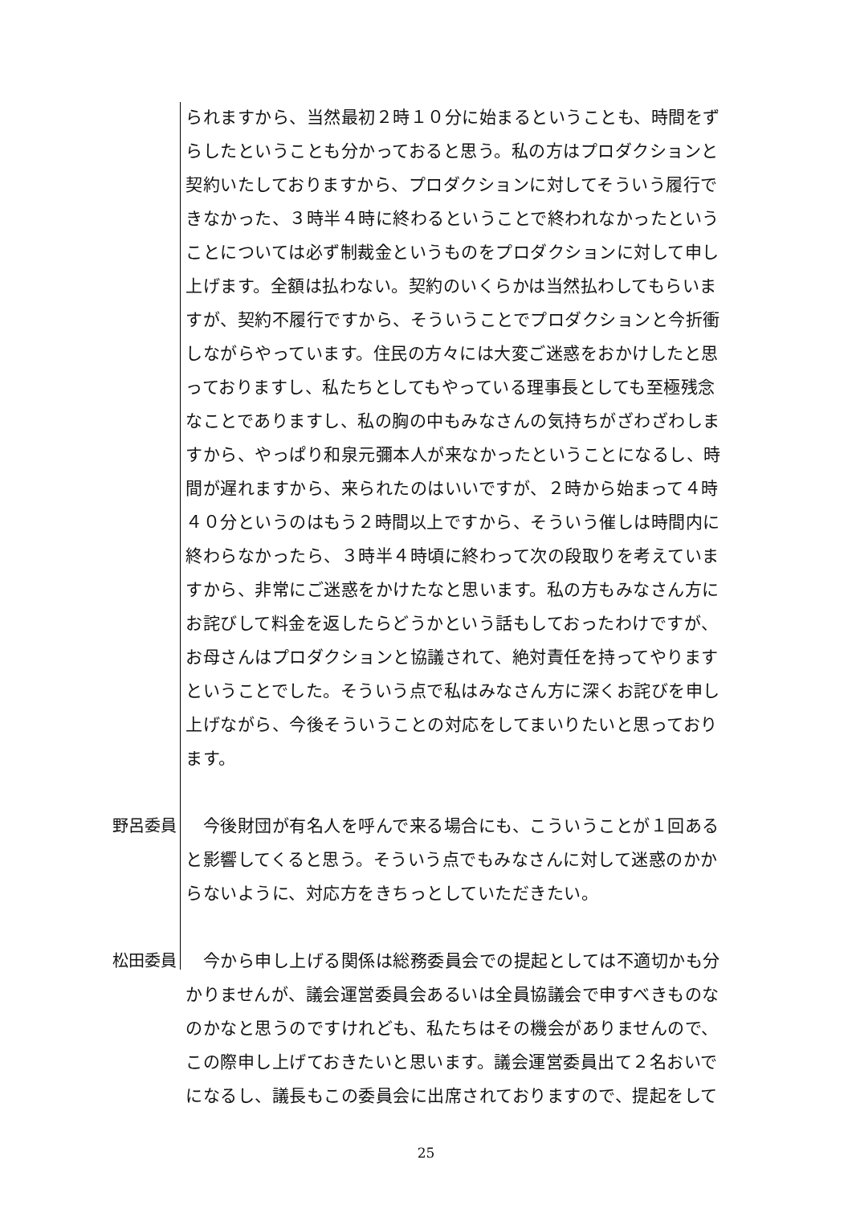られますから、当然最初２時１０分に始まるということも、時間をずらしたということも分かっておると思う。私の方はプロダクションと契約いたしておりますから、プロダクションに対してそういう履行できなかった、３時半４時に終わるということで終われなかったということについては必ず制裁金というものをプロダクションに対して申し上げます。全額は払わない。契約のいくらかは当然払わしてもらいますが、契約不履行ですから、そういうことでプロダクションと今折衝しながらやっています。住民の方々には大変ご迷惑をおかけしたと思っておりますし、私たちとしてもやっている理事長としても至極残念なことでありますし、私の胸の中もみなさんの気持ちがざわざわしますから、やっぱり和泉元彌本人が来なかったということになるし、時間が遅れますから、来られたのはいいですが、２時から始まって４時４０分というのはもう２時間以上ですから、そういう催しは時間内に終わらなかったら、３時半４時頃に終わって次の段取りを考えていますから、非常にご迷惑をかけたなと思います。私の方もみなさん方にお詫びして料金を返したらどうかという話もしておったわけですが、お母さんはプロダクションと協議されて、絶対責任を持ってやりますということでした。そういう点で私はみなさん方に深くお詫びを申し上げながら、今後そういうことの対応をしてまいりたいと思っております。
野呂委員 　今後財団が有名人を呼んで来る場合にも、こういうことが１回あると影響してくると思う。そういう点でもみなさんに対して迷惑のかからないように、対応方をきちっとしていただきたい。
松田委員 　今から申し上げる関係は総務委員会での提起としては不適切かも分かりませんが、議会運営委員会あるいは全員協議会で申すべきものなのかなと思うのですけれども、私たちはその機会がありませんので、この際申し上げておきたいと思います。議会運営委員出て２名おいでになるし、議長もこの委員会に出席されておりますので、提起をして
25